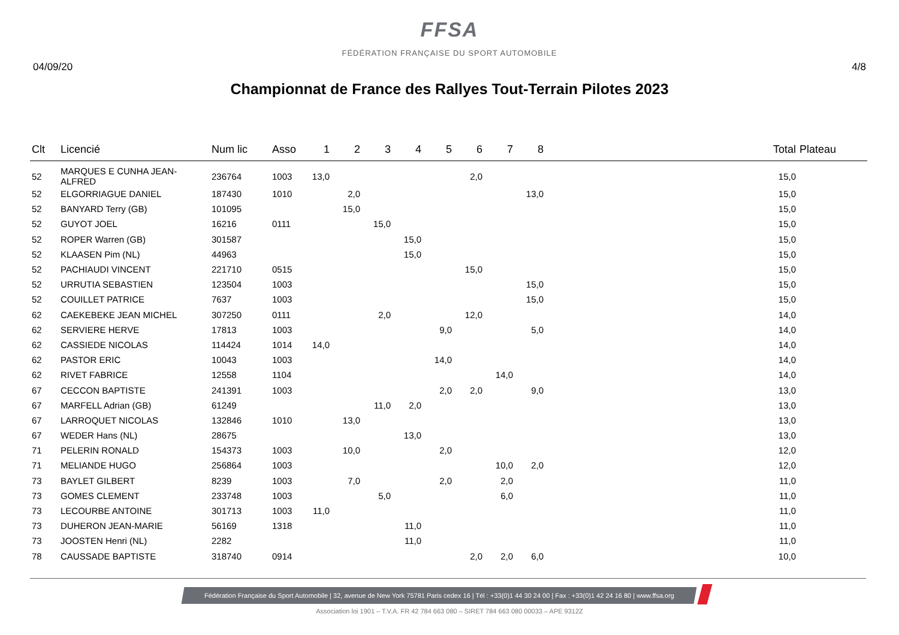FFSA
FÉDÉRATION FRANÇAISE DU SPORT AUTOMOBILE
04/09/20 4/8
Championnat de France des Rallyes Tout-Terrain Pilotes 2023
| Clt | Licencié | Num lic | Asso | 1 | 2 | 3 | 4 | 5 | 6 | 7 | 8 | Total | Plateau |
| --- | --- | --- | --- | --- | --- | --- | --- | --- | --- | --- | --- | --- | --- |
| 52 | MARQUES E CUNHA JEAN-ALFRED | 236764 | 1003 | 13,0 | | | | | 2,0 | | | 15,0 | |
| 52 | ELGORRIAGUE DANIEL | 187430 | 1010 | | 2,0 | | | | | | 13,0 | 15,0 | |
| 52 | BANYARD Terry (GB) | 101095 | | | 15,0 | | | | | | | 15,0 | |
| 52 | GUYOT JOEL | 16216 | 0111 | | | 15,0 | | | | | | 15,0 | |
| 52 | ROPER Warren (GB) | 301587 | | | | | 15,0 | | | | | 15,0 | |
| 52 | KLAASEN Pim (NL) | 44963 | | | | | 15,0 | | | | | 15,0 | |
| 52 | PACHIAUDI VINCENT | 221710 | 0515 | | | | | | 15,0 | | | 15,0 | |
| 52 | URRUTIA SEBASTIEN | 123504 | 1003 | | | | | | | | 15,0 | 15,0 | |
| 52 | COUILLET PATRICE | 7637 | 1003 | | | | | | | | 15,0 | 15,0 | |
| 62 | CAEKEBEKE JEAN MICHEL | 307250 | 0111 | | | 2,0 | | | 12,0 | | | 14,0 | |
| 62 | SERVIERE HERVE | 17813 | 1003 | | | | | 9,0 | | | 5,0 | 14,0 | |
| 62 | CASSIEDE NICOLAS | 114424 | 1014 | 14,0 | | | | | | | | 14,0 | |
| 62 | PASTOR ERIC | 10043 | 1003 | | | | | 14,0 | | | | 14,0 | |
| 62 | RIVET FABRICE | 12558 | 1104 | | | | | | | 14,0 | | 14,0 | |
| 67 | CECCON BAPTISTE | 241391 | 1003 | | | | | 2,0 | 2,0 | | 9,0 | 13,0 | |
| 67 | MARFELL Adrian (GB) | 61249 | | | | 11,0 | 2,0 | | | | | 13,0 | |
| 67 | LARROQUET NICOLAS | 132846 | 1010 | | 13,0 | | | | | | | 13,0 | |
| 67 | WEDER Hans (NL) | 28675 | | | | | 13,0 | | | | | 13,0 | |
| 71 | PELERIN RONALD | 154373 | 1003 | | 10,0 | | | 2,0 | | | | 12,0 | |
| 71 | MELIANDE HUGO | 256864 | 1003 | | | | | | | 10,0 | 2,0 | 12,0 | |
| 73 | BAYLET GILBERT | 8239 | 1003 | | 7,0 | | | 2,0 | | 2,0 | | 11,0 | |
| 73 | GOMES CLEMENT | 233748 | 1003 | | | 5,0 | | | | 6,0 | | 11,0 | |
| 73 | LECOURBE ANTOINE | 301713 | 1003 | 11,0 | | | | | | | | 11,0 | |
| 73 | DUHERON JEAN-MARIE | 56169 | 1318 | | | | 11,0 | | | | | 11,0 | |
| 73 | JOOSTEN Henri (NL) | 2282 | | | | | 11,0 | | | | | 11,0 | |
| 78 | CAUSSADE BAPTISTE | 318740 | 0914 | | | | | | 2,0 | 2,0 | 6,0 | 10,0 | |
Fédération Française du Sport Automobile | 32, avenue de New York 75781 Paris cedex 16 | Tél : +33(0)1 44 30 24 00 | Fax : +33(0)1 42 24 16 80 | www.ffsa.org
Association loi 1901 – T.V.A. FR 42 784 663 080 – SIRET 784 663 080 00033 – APE 9312Z